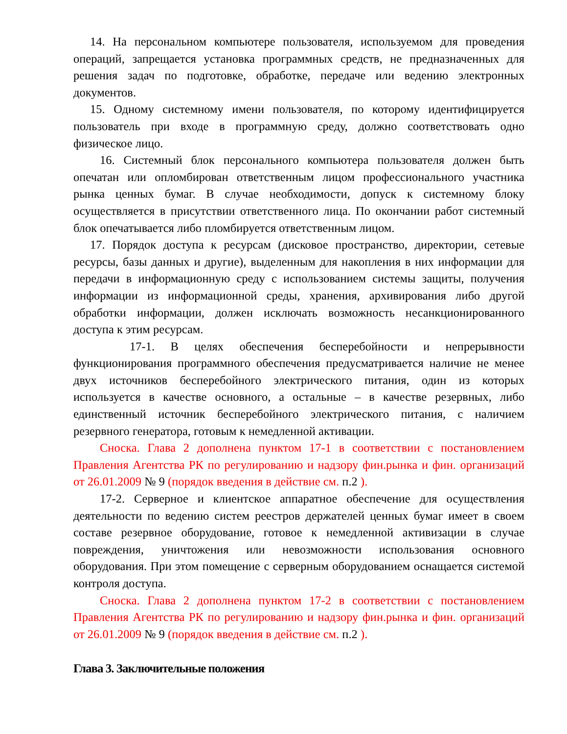14. На персональном компьютере пользователя, используемом для проведения операций, запрещается установка программных средств, не предназначенных для решения задач по подготовке, обработке, передаче или ведению электронных документов.
15. Одному системному имени пользователя, по которому идентифицируется пользователь при входе в программную среду, должно соответствовать одно физическое лицо.
16. Системный блок персонального компьютера пользователя должен быть опечатан или опломбирован ответственным лицом профессионального участника рынка ценных бумаг. В случае необходимости, допуск к системному блоку осуществляется в присутствии ответственного лица. По окончании работ системный блок опечатывается либо пломбируется ответственным лицом.
17. Порядок доступа к ресурсам (дисковое пространство, директории, сетевые ресурсы, базы данных и другие), выделенным для накопления в них информации для передачи в информационную среду с использованием системы защиты, получения информации из информационной среды, хранения, архивирования либо другой обработки информации, должен исключать возможность несанкционированного доступа к этим ресурсам.
17-1. В целях обеспечения бесперебойности и непрерывности функционирования программного обеспечения предусматривается наличие не менее двух источников бесперебойного электрического питания, один из которых используется в качестве основного, а остальные – в качестве резервных, либо единственный источник бесперебойного электрического питания, с наличием резервного генератора, готовым к немедленной активации.
Сноска. Глава 2 дополнена пунктом 17-1 в соответствии с постановлением Правления Агентства РК по регулированию и надзору фин.рынка и фин. организаций от 26.01.2009 № 9 (порядок введения в действие см. п.2 ).
17-2. Серверное и клиентское аппаратное обеспечение для осуществления деятельности по ведению систем реестров держателей ценных бумаг имеет в своем составе резервное оборудование, готовое к немедленной активизации в случае повреждения, уничтожения или невозможности использования основного оборудования. При этом помещение с серверным оборудованием оснащается системой контроля доступа.
Сноска. Глава 2 дополнена пунктом 17-2 в соответствии с постановлением Правления Агентства РК по регулированию и надзору фин.рынка и фин. организаций от 26.01.2009 № 9 (порядок введения в действие см. п.2 ).
Глава 3. Заключительные положения